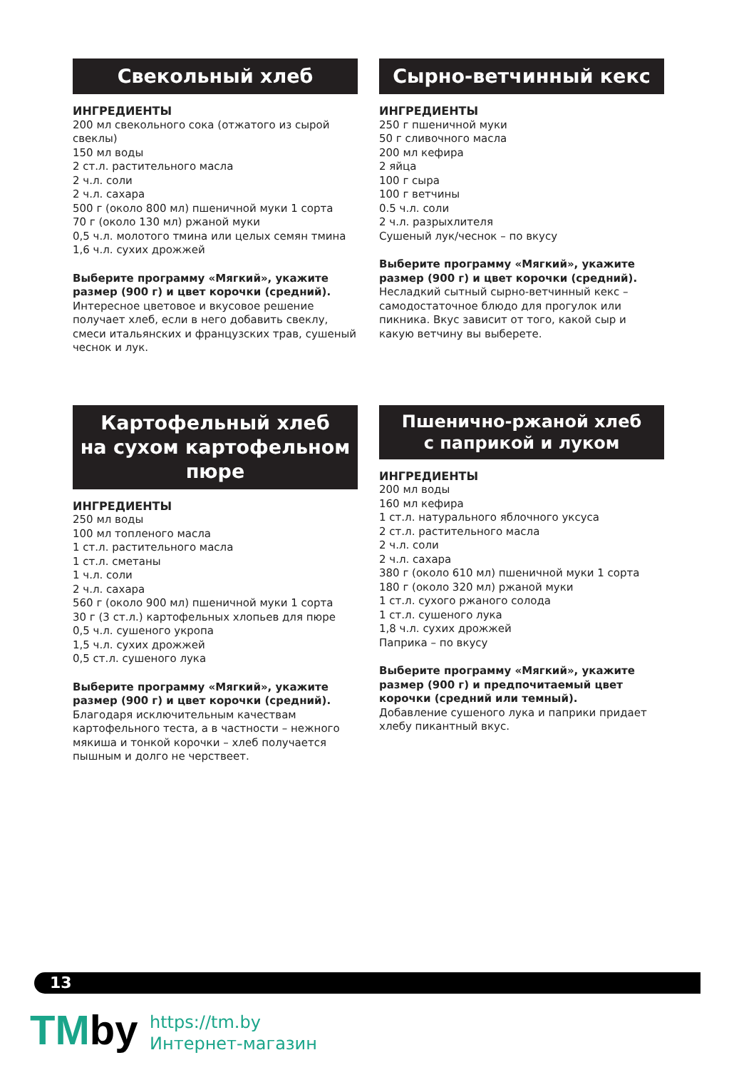Свекольный хлеб
ИНГРЕДИЕНТЫ
200 мл свекольного сока (отжатого из сырой свеклы)
150 мл воды
2 ст.л. растительного масла
2 ч.л. соли
2 ч.л. сахара
500 г (около 800 мл) пшеничной муки 1 сорта
70 г (около 130 мл) ржаной муки
0,5 ч.л. молотого тмина или целых семян тмина
1,6 ч.л. сухих дрожжей
Выберите программу «Мягкий», укажите размер (900 г) и цвет корочки (средний).
Интересное цветовое и вкусовое решение получает хлеб, если в него добавить свеклу, смеси итальянских и французских трав, сушеный чеснок и лук.
Сырно-ветчинный кекс
ИНГРЕДИЕНТЫ
250 г пшеничной муки
50 г сливочного масла
200 мл кефира
2 яйца
100 г сыра
100 г ветчины
0.5 ч.л. соли
2 ч.л. разрыхлителя
Сушеный лук/чеснок – по вкусу
Выберите программу «Мягкий», укажите размер (900 г) и цвет корочки (средний).
Несладкий сытный сырно-ветчинный кекс – самодостаточное блюдо для прогулок или пикника. Вкус зависит от того, какой сыр и какую ветчину вы выберете.
Картофельный хлеб
на сухом картофельном
пюре
ИНГРЕДИЕНТЫ
250 мл воды
100 мл топленого масла
1 ст.л. растительного масла
1 ст.л. сметаны
1 ч.л. соли
2 ч.л. сахара
560 г (около 900 мл) пшеничной муки 1 сорта
30 г (3 ст.л.) картофельных хлопьев для пюре
0,5 ч.л. сушеного укропа
1,5 ч.л. сухих дрожжей
0,5 ст.л. сушеного лука
Выберите программу «Мягкий», укажите размер (900 г) и цвет корочки (средний).
Благодаря исключительным качествам картофельного теста, а в частности – нежного мякиша и тонкой корочки – хлеб получается пышным и долго не черствеет.
Пшенично-ржаной хлеб
с паприкой и луком
ИНГРЕДИЕНТЫ
200 мл воды
160 мл кефира
1 ст.л. натурального яблочного уксуса
2 ст.л. растительного масла
2 ч.л. соли
2 ч.л. сахара
380 г (около 610 мл) пшеничной муки 1 сорта
180 г (около 320 мл) ржаной муки
1 ст.л. сухого ржаного солода
1 ст.л. сушеного лука
1,8 ч.л. сухих дрожжей
Паприка – по вкусу
Выберите программу «Мягкий», укажите размер (900 г) и предпочитаемый цвет корочки (средний или темный).
Добавление сушеного лука и паприки придает хлебу пикантный вкус.
13
TMby
https://tm.by
Интернет-магазин